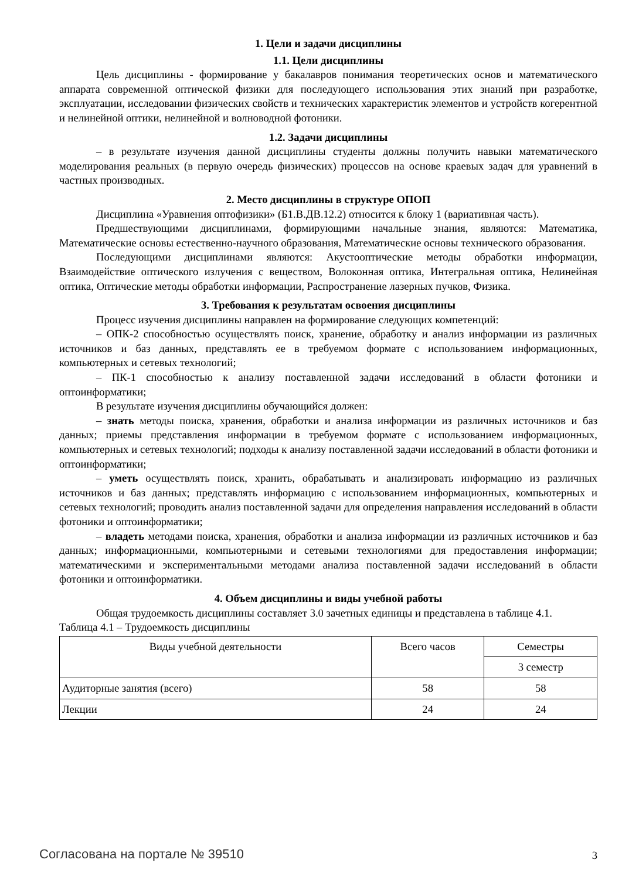1. Цели и задачи дисциплины
1.1. Цели дисциплины
Цель дисциплины - формирование у бакалавров понимания теоретических основ и математического аппарата современной оптической физики для последующего использования этих знаний при разработке, эксплуатации, исследовании физических свойств и технических характеристик элементов и устройств когерентной и нелинейной оптики, нелинейной и волноводной фотоники.
1.2. Задачи дисциплины
– в результате изучения данной дисциплины студенты должны получить навыки математического моделирования реальных (в первую очередь физических) процессов на основе краевых задач для уравнений в частных производных.
2. Место дисциплины в структуре ОПОП
Дисциплина «Уравнения оптофизики» (Б1.В.ДВ.12.2) относится к блоку 1 (вариативная часть).
Предшествующими дисциплинами, формирующими начальные знания, являются: Математика, Математические основы естественно-научного образования, Математические основы технического образования.
Последующими дисциплинами являются: Акустооптические методы обработки информации, Взаимодействие оптического излучения с веществом, Волоконная оптика, Интегральная оптика, Нелинейная оптика, Оптические методы обработки информации, Распространение лазерных пучков, Физика.
3. Требования к результатам освоения дисциплины
Процесс изучения дисциплины направлен на формирование следующих компетенций:
– ОПК-2 способностью осуществлять поиск, хранение, обработку и анализ информации из различных источников и баз данных, представлять ее в требуемом формате с использованием информационных, компьютерных и сетевых технологий;
– ПК-1 способностью к анализу поставленной задачи исследований в области фотоники и оптоинформатики;
В результате изучения дисциплины обучающийся должен:
– знать методы поиска, хранения, обработки и анализа информации из различных источников и баз данных; приемы представления информации в требуемом формате с использованием информационных, компьютерных и сетевых технологий; подходы к анализу поставленной задачи исследований в области фотоники и оптоинформатики;
– уметь осуществлять поиск, хранить, обрабатывать и анализировать информацию из различных источников и баз данных; представлять информацию с использованием информационных, компьютерных и сетевых технологий; проводить анализ поставленной задачи для определения направления исследований в области фотоники и оптоинформатики;
– владеть методами поиска, хранения, обработки и анализа информации из различных источников и баз данных; информационными, компьютерными и сетевыми технологиями для предоставления информации; математическими и экспериментальными методами анализа поставленной задачи исследований в области фотоники и оптоинформатики.
4. Объем дисциплины и виды учебной работы
Общая трудоемкость дисциплины составляет 3.0 зачетных единицы и представлена в таблице 4.1.
Таблица 4.1 – Трудоемкость дисциплины
| Виды учебной деятельности | Всего часов | Семестры |
| --- | --- | --- |
| | | 3 семестр |
| Аудиторные занятия (всего) | 58 | 58 |
| Лекции | 24 | 24 |
Согласована на портале № 39510 3